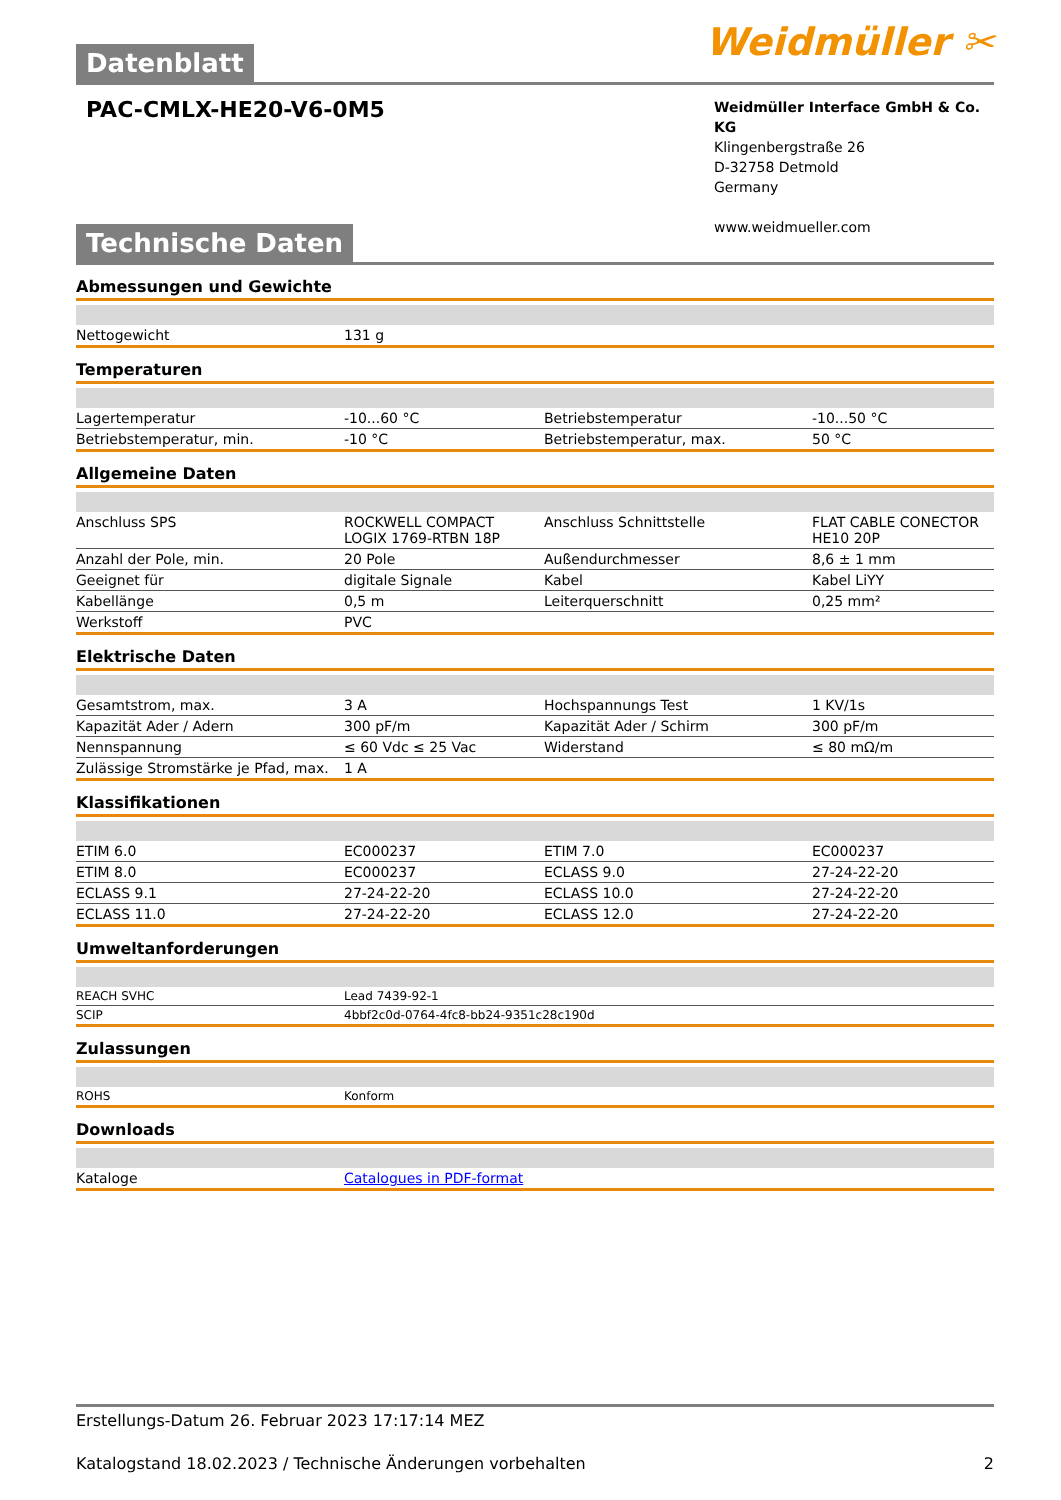Weidmüller ✂
Datenblatt
PAC-CMLX-HE20-V6-0M5
Weidmüller Interface GmbH & Co. KG
Klingenbergstraße 26
D-32758 Detmold
Germany
www.weidmueller.com
Technische Daten
Abmessungen und Gewichte
| Nettogewicht | 131 g |
Temperaturen
| Lagertemperatur | -10...60 °C | Betriebstemperatur | -10...50 °C |
| Betriebstemperatur, min. | -10 °C | Betriebstemperatur, max. | 50 °C |
Allgemeine Daten
| Anschluss SPS | ROCKWELL COMPACT LOGIX 1769-RTBN 18P | Anschluss Schnittstelle | FLAT CABLE CONECTOR HE10 20P |
| Anzahl der Pole, min. | 20 Pole | Außendurchmesser | 8,6 ± 1 mm |
| Geeignet für | digitale Signale | Kabel | Kabel LiYY |
| Kabellänge | 0,5 m | Leiterquerschnitt | 0,25 mm² |
| Werkstoff | PVC | | |
Elektrische Daten
| Gesamtstrom, max. | 3 A | Hochspannungs Test | 1 KV/1s |
| Kapazität Ader / Adern | 300 pF/m | Kapazität Ader / Schirm | 300 pF/m |
| Nennspannung | ≤ 60 Vdc ≤ 25 Vac | Widerstand | ≤ 80 mΩ/m |
| Zulässige Stromstärke je Pfad, max. | 1 A | | |
Klassifikationen
| ETIM 6.0 | EC000237 | ETIM 7.0 | EC000237 |
| ETIM 8.0 | EC000237 | ECLASS 9.0 | 27-24-22-20 |
| ECLASS 9.1 | 27-24-22-20 | ECLASS 10.0 | 27-24-22-20 |
| ECLASS 11.0 | 27-24-22-20 | ECLASS 12.0 | 27-24-22-20 |
Umweltanforderungen
| REACH SVHC | Lead 7439-92-1 |
| SCIP | 4bbf2c0d-0764-4fc8-bb24-9351c28c190d |
Zulassungen
| ROHS | Konform |
Downloads
| Kataloge | Catalogues in PDF-format |
Erstellungs-Datum 26. Februar 2023 17:17:14 MEZ
Katalogstand 18.02.2023 / Technische Änderungen vorbehalten 2